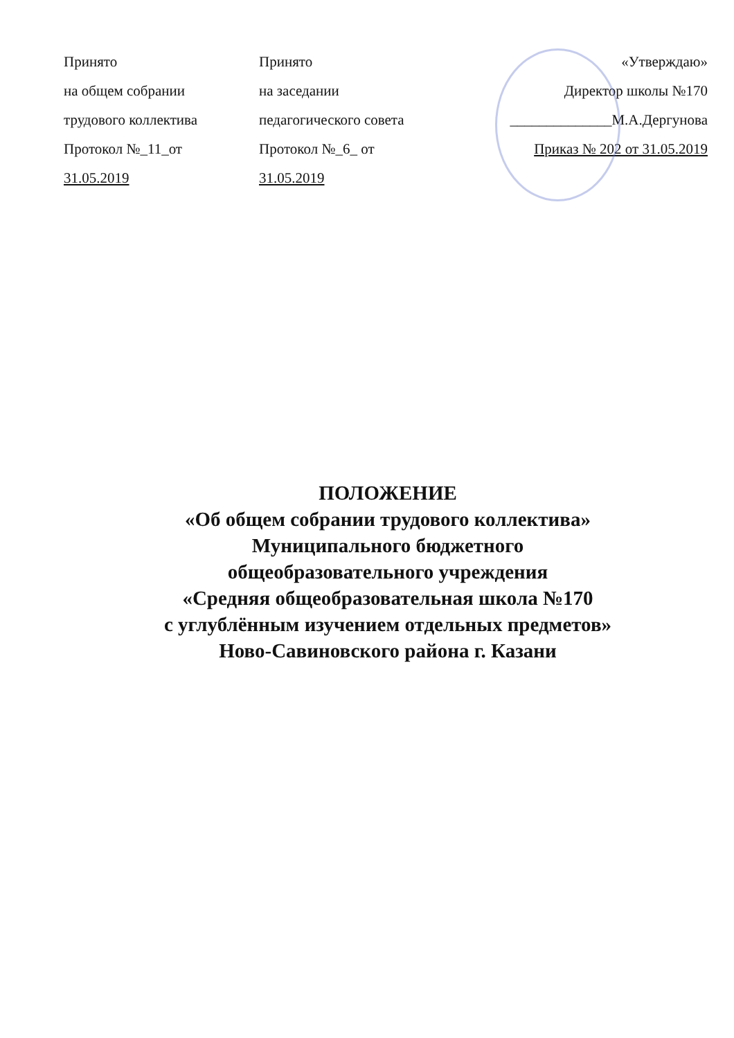Принято
на общем собрании
трудового коллектива
Протокол №_11_от
31.05.2019
Принято
на заседании
педагогического совета
Протокол №_6_ от
31.05.2019
«Утверждаю»
Директор школы №170
______________М.А.Дергунова
Приказ № 202 от 31.05.2019
ПОЛОЖЕНИЕ
«Об общем собрании трудового коллектива»
Муниципального бюджетного
общеобразовательного учреждения
«Средняя общеобразовательная школа №170
с углублённым изучением отдельных предметов»
Ново-Савиновского района г. Казани